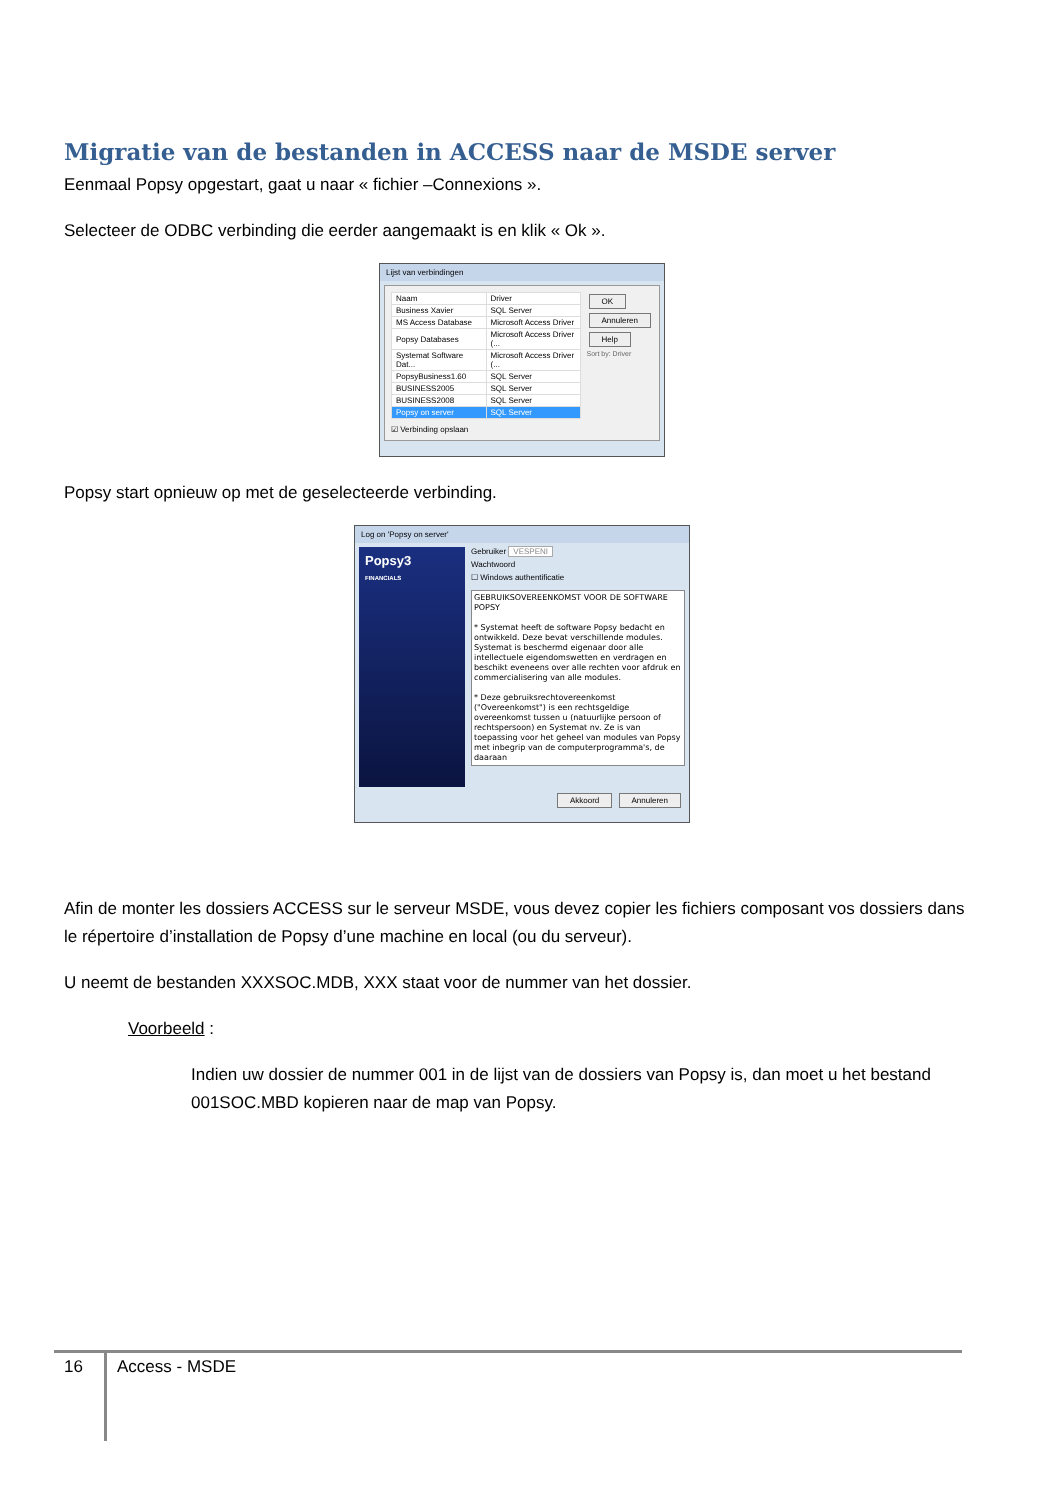Migratie van de bestanden in ACCESS naar de MSDE server
Eenmaal Popsy opgestart, gaat u naar « fichier –Connexions ».
Selecteer de ODBC verbinding die eerder aangemaakt is en klik « Ok ».
Lijst van verbindingen
| Naam | Driver |
| --- | --- |
| Business Xavier | SQL Server |
| MS Access Database | Microsoft Access Driver |
| Popsy Databases | Microsoft Access Driver (... |
| Systemat Software Dat... | Microsoft Access Driver (... |
| PopsyBusiness1.60 | SQL Server |
| BUSINESS2005 | SQL Server |
| BUSINESS2008 | SQL Server |
| Popsy on server | SQL Server |
☑ Verbinding opslaan
OK
Annuleren
Help
Sort by: Driver
Popsy start opnieuw op met de geselecteerde verbinding.
Log on 'Popsy on server'
Popsy3
FINANCIALS
Gebruiker VESPENI
Wachtwoord
☐ Windows authentificatie
GEBRUIKSOVEREENKOMST VOOR DE SOFTWARE POPSY
* Systemat heeft de software Popsy bedacht en ontwikkeld. Deze bevat verschillende modules. Systemat is beschermd eigenaar door alle intellectuele eigendomswetten en verdragen en beschikt eveneens over alle rechten voor afdruk en commercialisering van alle modules.
* Deze gebruiksrechtovereenkomst ("Overeenkomst") is een rechtsgeldige overeenkomst tussen u (natuurlijke persoon of rechtspersoon) en Systemat nv. Ze is van toepassing voor het geheel van modules van Popsy met inbegrip van de computerprogramma's, de daaraan
Akkoord Annuleren
Afin de monter les dossiers ACCESS sur le serveur MSDE, vous devez copier les fichiers composant vos dossiers dans le répertoire d’installation de Popsy d’une machine en local (ou du serveur).
U neemt de bestanden XXXSOC.MDB, XXX staat voor de nummer van het dossier.
Voorbeeld :
Indien uw dossier de nummer 001 in de lijst van de dossiers van Popsy is, dan moet u het bestand 001SOC.MBD kopieren naar de map van Popsy.
16 Access - MSDE